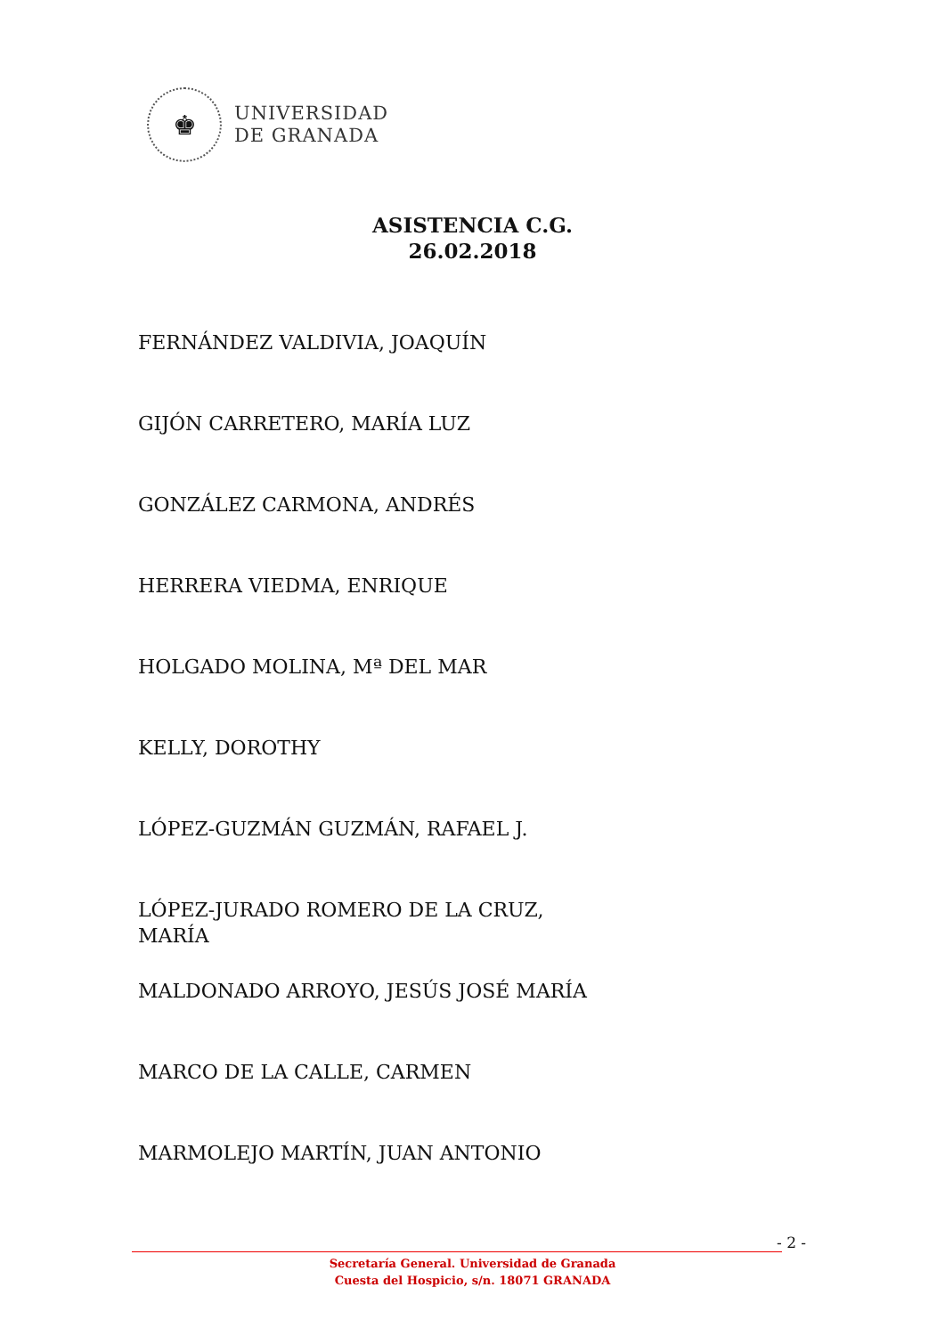♚
UNIVERSIDAD
DE GRANADA
ASISTENCIA C.G.
26.02.2018
FERNÁNDEZ VALDIVIA, JOAQUÍN
GIJÓN CARRETERO, MARÍA LUZ
GONZÁLEZ CARMONA, ANDRÉS
HERRERA VIEDMA, ENRIQUE
HOLGADO MOLINA, Mª DEL MAR
KELLY, DOROTHY
LÓPEZ-GUZMÁN GUZMÁN, RAFAEL J.
LÓPEZ-JURADO ROMERO DE LA CRUZ, MARÍA
MALDONADO ARROYO, JESÚS JOSÉ MARÍA
MARCO DE LA CALLE, CARMEN
MARMOLEJO MARTÍN, JUAN ANTONIO
- 2 -
Secretaría General. Universidad de Granada
Cuesta del Hospicio, s/n. 18071 GRANADA